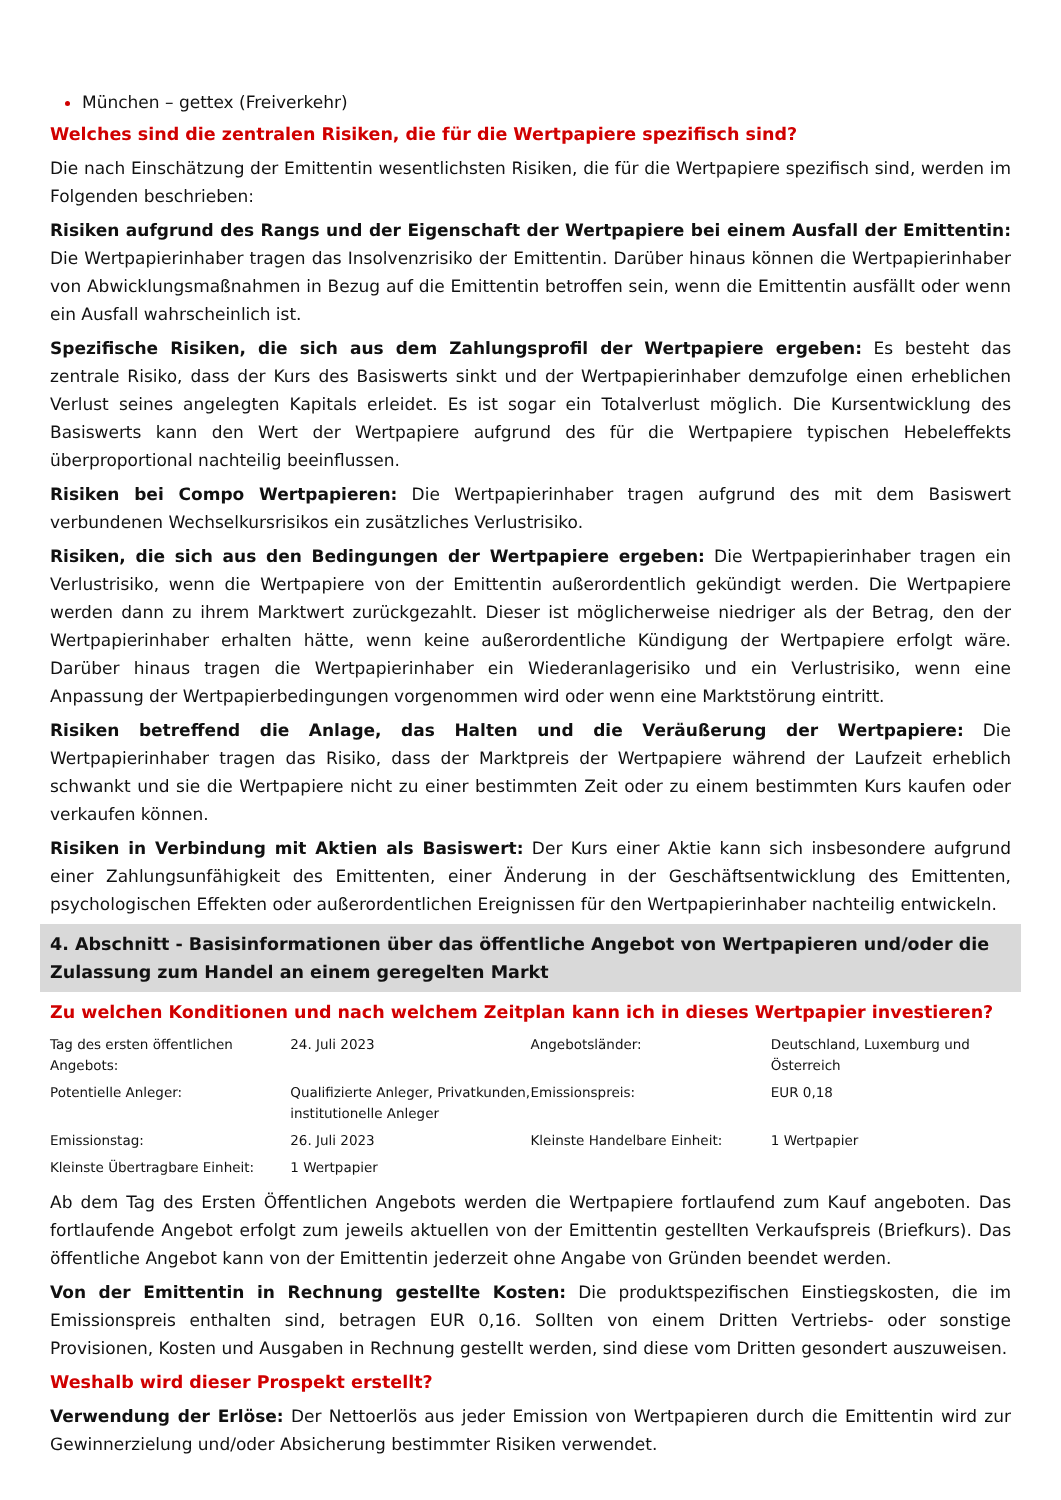München – gettex (Freiverkehr)
Welches sind die zentralen Risiken, die für die Wertpapiere spezifisch sind?
Die nach Einschätzung der Emittentin wesentlichsten Risiken, die für die Wertpapiere spezifisch sind, werden im Folgenden beschrieben:
Risiken aufgrund des Rangs und der Eigenschaft der Wertpapiere bei einem Ausfall der Emittentin: Die Wertpapierinhaber tragen das Insolvenzrisiko der Emittentin. Darüber hinaus können die Wertpapierinhaber von Abwicklungsmaßnahmen in Bezug auf die Emittentin betroffen sein, wenn die Emittentin ausfällt oder wenn ein Ausfall wahrscheinlich ist.
Spezifische Risiken, die sich aus dem Zahlungsprofil der Wertpapiere ergeben: Es besteht das zentrale Risiko, dass der Kurs des Basiswerts sinkt und der Wertpapierinhaber demzufolge einen erheblichen Verlust seines angelegten Kapitals erleidet. Es ist sogar ein Totalverlust möglich. Die Kursentwicklung des Basiswerts kann den Wert der Wertpapiere aufgrund des für die Wertpapiere typischen Hebeleffekts überproportional nachteilig beeinflussen.
Risiken bei Compo Wertpapieren: Die Wertpapierinhaber tragen aufgrund des mit dem Basiswert verbundenen Wechselkursrisikos ein zusätzliches Verlustrisiko.
Risiken, die sich aus den Bedingungen der Wertpapiere ergeben: Die Wertpapierinhaber tragen ein Verlustrisiko, wenn die Wertpapiere von der Emittentin außerordentlich gekündigt werden. Die Wertpapiere werden dann zu ihrem Marktwert zurückgezahlt. Dieser ist möglicherweise niedriger als der Betrag, den der Wertpapierinhaber erhalten hätte, wenn keine außerordentliche Kündigung der Wertpapiere erfolgt wäre. Darüber hinaus tragen die Wertpapierinhaber ein Wiederanlagerisiko und ein Verlustrisiko, wenn eine Anpassung der Wertpapierbedingungen vorgenommen wird oder wenn eine Marktstörung eintritt.
Risiken betreffend die Anlage, das Halten und die Veräußerung der Wertpapiere: Die Wertpapierinhaber tragen das Risiko, dass der Marktpreis der Wertpapiere während der Laufzeit erheblich schwankt und sie die Wertpapiere nicht zu einer bestimmten Zeit oder zu einem bestimmten Kurs kaufen oder verkaufen können.
Risiken in Verbindung mit Aktien als Basiswert: Der Kurs einer Aktie kann sich insbesondere aufgrund einer Zahlungsunfähigkeit des Emittenten, einer Änderung in der Geschäftsentwicklung des Emittenten, psychologischen Effekten oder außerordentlichen Ereignissen für den Wertpapierinhaber nachteilig entwickeln.
4. Abschnitt - Basisinformationen über das öffentliche Angebot von Wertpapieren und/oder die Zulassung zum Handel an einem geregelten Markt
Zu welchen Konditionen und nach welchem Zeitplan kann ich in dieses Wertpapier investieren?
| Tag des ersten öffentlichen Angebots: | 24. Juli 2023 | Angebotsländer: | Deutschland, Luxemburg und Österreich |
| Potentielle Anleger: | Qualifizierte Anleger, Privatkunden, institutionelle Anleger | Emissionspreis: | EUR 0,18 |
| Emissionstag: | 26. Juli 2023 | Kleinste Handelbare Einheit: | 1 Wertpapier |
| Kleinste Übertragbare Einheit: | 1 Wertpapier | | |
Ab dem Tag des Ersten Öffentlichen Angebots werden die Wertpapiere fortlaufend zum Kauf angeboten. Das fortlaufende Angebot erfolgt zum jeweils aktuellen von der Emittentin gestellten Verkaufspreis (Briefkurs). Das öffentliche Angebot kann von der Emittentin jederzeit ohne Angabe von Gründen beendet werden.
Von der Emittentin in Rechnung gestellte Kosten: Die produktspezifischen Einstiegskosten, die im Emissionspreis enthalten sind, betragen EUR 0,16. Sollten von einem Dritten Vertriebs- oder sonstige Provisionen, Kosten und Ausgaben in Rechnung gestellt werden, sind diese vom Dritten gesondert auszuweisen.
Weshalb wird dieser Prospekt erstellt?
Verwendung der Erlöse: Der Nettoerlös aus jeder Emission von Wertpapieren durch die Emittentin wird zur Gewinnerzielung und/oder Absicherung bestimmter Risiken verwendet.